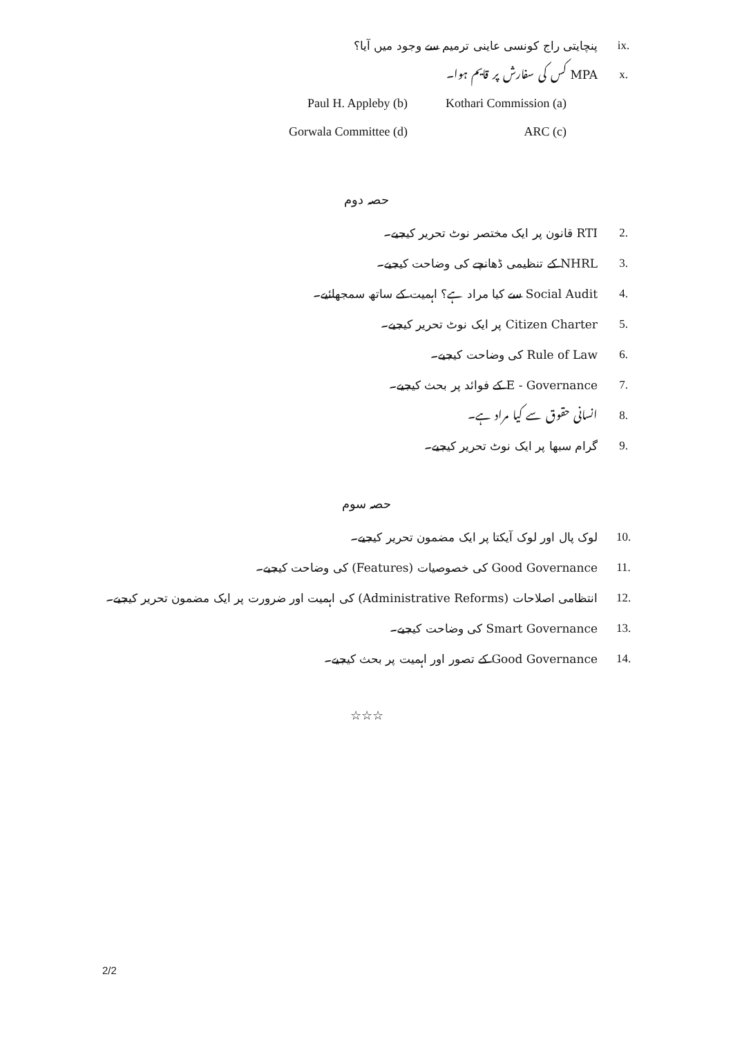.ix پنچایتی راج کونسی عاینی ترمیم سے وجود میں آیا؟
.x MPA کس کی سفارش پر قایم ہوا۔
Kothari Commission (a) Paul H. Appleby (b) ARC (c) Gorwala Committee (d)
حصہ دوم
.2 RTI قانون پر ایک مختصر نوٹ تحریر کیجیے۔
.3 NHRL کے تنظیمی ڈھانچے کی وضاحت کیجیے۔
.4 Social Audit سے کیا مراد ہے؟ اہمیت کے ساتھ سمجھائیے۔
.5 Citizen Charter پر ایک نوٹ تحریر کیجیے۔
.6 Rule of Law کی وضاحت کیجیے۔
.7 E - Governance کے فوائد پر بحث کیجیے۔
.8 انسانی حقوق سے کیا مراد ہے۔
.9 گرام سبھا پر ایک نوٹ تحریر کیجیے۔
حصہ سوم
.10 لوک پال اور لوک آیکتا پر ایک مضمون تحریر کیجیے۔
.11 Good Governance کی خصوصیات (Features) کی وضاحت کیجیے۔
.12 انتظامی اصلاحات (Administrative Reforms) کی اہمیت اور ضرورت پر ایک مضمون تحریر کیجیے۔
.13 Smart Governance کی وضاحت کیجیے۔
.14 Good Governance کے تصور اور اہمیت پر بحث کیجیے۔
☆☆☆
2/2